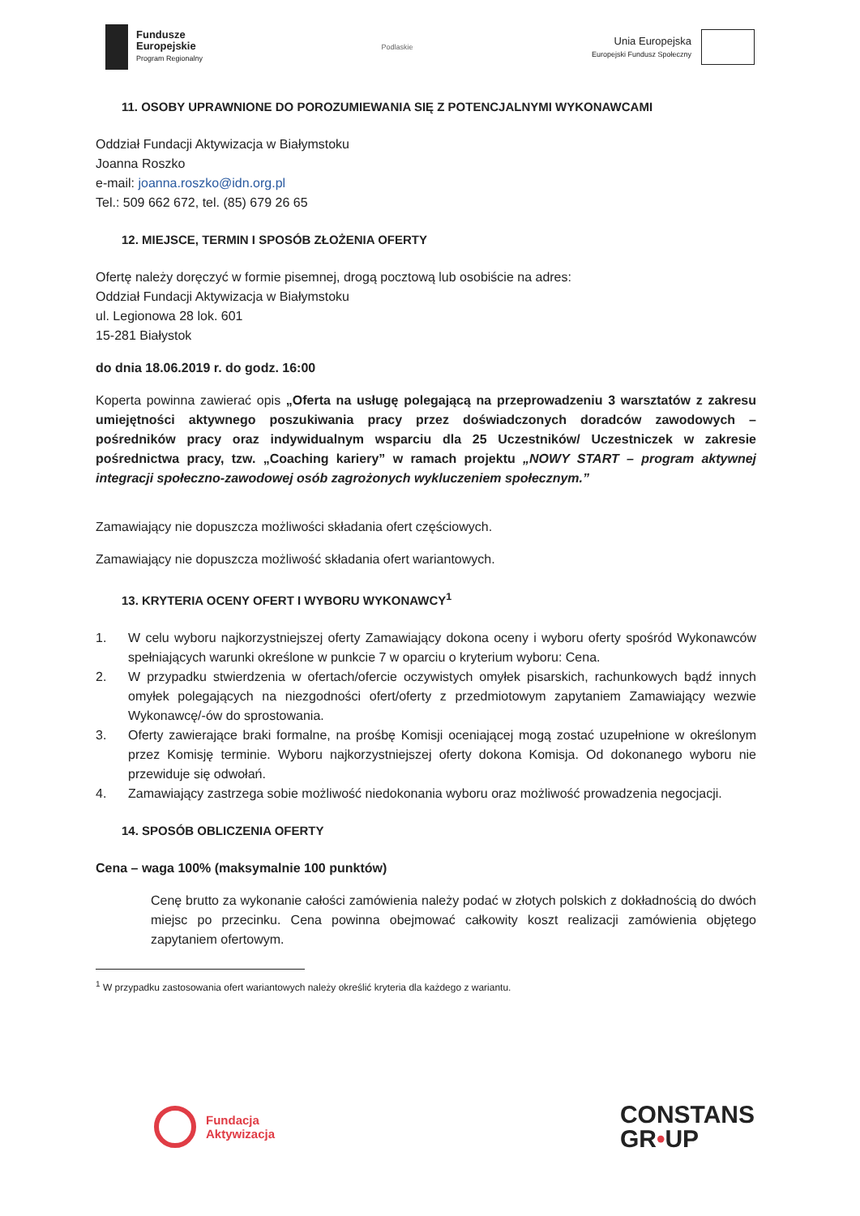Fundusze
Europejskie
Program Regionalny
Podlaskie
Unia Europejska
Europejski Fundusz Społeczny
11. OSOBY UPRAWNIONE DO POROZUMIEWANIA SIĘ Z POTENCJALNYMI WYKONAWCAMI
Oddział Fundacji Aktywizacja w Białymstoku
Joanna Roszko
e-mail: joanna.roszko@idn.org.pl
Tel.: 509 662 672, tel. (85) 679 26 65
12. MIEJSCE, TERMIN I SPOSÓB ZŁOŻENIA OFERTY
Ofertę należy doręczyć w formie pisemnej, drogą pocztową lub osobiście na adres:
Oddział Fundacji Aktywizacja w Białymstoku
ul. Legionowa 28 lok. 601
15-281 Białystok
do dnia 18.06.2019 r. do godz. 16:00
Koperta powinna zawierać opis „Oferta na usługę polegającą na przeprowadzeniu 3 warsztatów z zakresu umiejętności aktywnego poszukiwania pracy przez doświadczonych doradców zawodowych – pośredników pracy oraz indywidualnym wsparciu dla 25 Uczestników/ Uczestniczek w zakresie pośrednictwa pracy, tzw. „Coaching kariery” w ramach projektu „NOWY START – program aktywnej integracji społeczno-zawodowej osób zagrożonych wykluczeniem społecznym.”
Zamawiający nie dopuszcza możliwości składania ofert częściowych.
Zamawiający nie dopuszcza możliwość składania ofert wariantowych.
13. KRYTERIA OCENY OFERT I WYBORU WYKONAWCY<sup>1</sup>
1. W celu wyboru najkorzystniejszej oferty Zamawiający dokona oceny i wyboru oferty spośród Wykonawców spełniających warunki określone w punkcie 7 w oparciu o kryterium wyboru: Cena.
2. W przypadku stwierdzenia w ofertach/ofercie oczywistych omyłek pisarskich, rachunkowych bądź innych omyłek polegających na niezgodności ofert/oferty z przedmiotowym zapytaniem Zamawiający wezwie Wykonawcę/-ów do sprostowania.
3. Oferty zawierające braki formalne, na prośbę Komisji oceniającej mogą zostać uzupełnione w określonym przez Komisję terminie. Wyboru najkorzystniejszej oferty dokona Komisja. Od dokonanego wyboru nie przewiduje się odwołań.
4. Zamawiający zastrzega sobie możliwość niedokonania wyboru oraz możliwość prowadzenia negocjacji.
14. SPOSÓB OBLICZENIA OFERTY
Cena – waga 100% (maksymalnie 100 punktów)
Cenę brutto za wykonanie całości zamówienia należy podać w złotych polskich z dokładnością do dwóch miejsc po przecinku. Cena powinna obejmować całkowity koszt realizacji zamówienia objętego zapytaniem ofertowym.
<sup>1</sup> W przypadku zastosowania ofert wariantowych należy określić kryteria dla każdego z wariantu.
Fundacja
Aktywizacja
CONSTANS
GR•UP